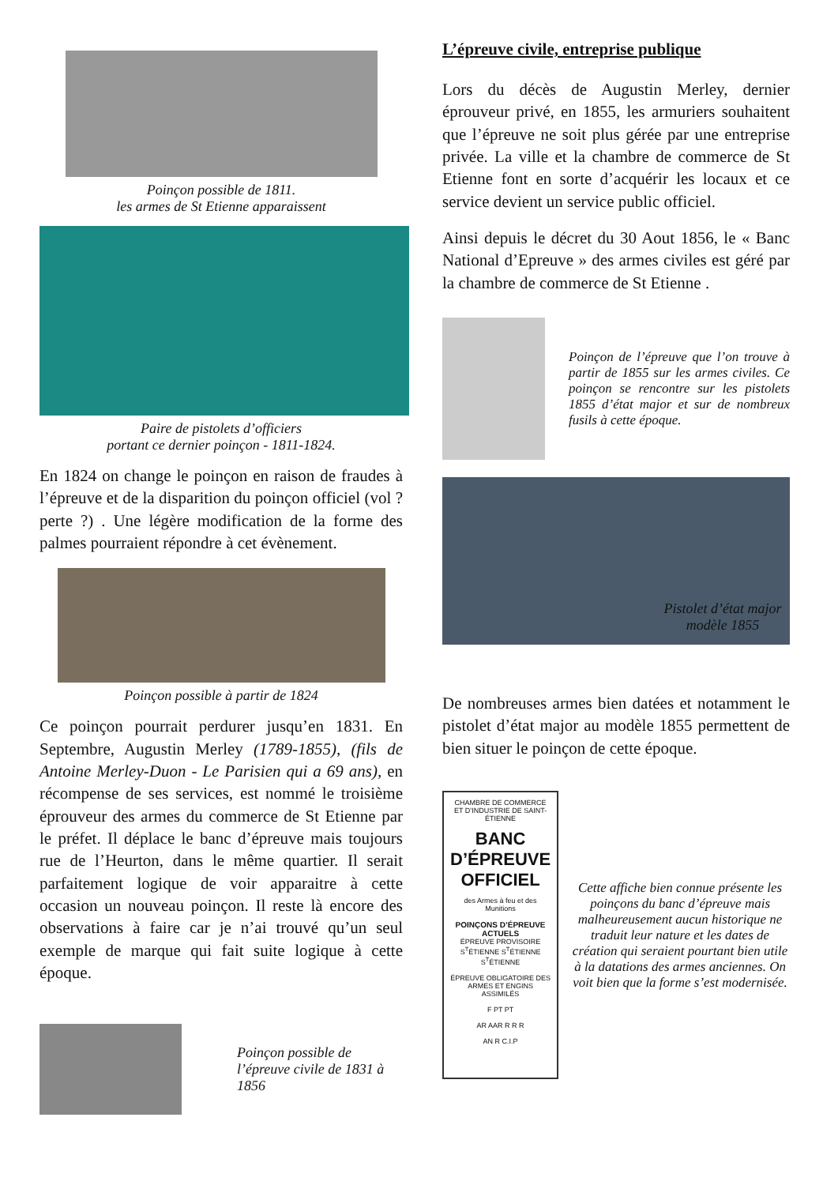Poinçon possible de 1811.
les armes de St Etienne apparaissent
Paire de pistolets d’officiers
portant ce dernier poinçon - 1811-1824.
En 1824 on change le poinçon en raison de fraudes à l’épreuve et de la disparition du poinçon officiel (vol ? perte ?) . Une légère modification de la forme des palmes pourraient répondre à cet évènement.
Poinçon possible à partir de 1824
Ce poinçon pourrait perdurer jusqu’en 1831. En Septembre, Augustin Merley (1789-1855), (fils de Antoine Merley-Duon - Le Parisien qui a 69 ans), en récompense de ses services, est nommé le troisième éprouveur des armes du commerce de St Etienne par le préfet. Il déplace le banc d’épreuve mais toujours rue de l’Heurton, dans le même quartier. Il serait parfaitement logique de voir apparaitre à cette occasion un nouveau poinçon. Il reste là encore des observations à faire car je n’ai trouvé qu’un seul exemple de marque qui fait suite logique à cette époque.
Poinçon possible de l’épreuve civile de 1831 à 1856
L’épreuve civile, entreprise publique
Lors du décès de Augustin Merley, dernier éprouveur privé, en 1855, les armuriers souhaitent que l’épreuve ne soit plus gérée par une entreprise privée. La ville et la chambre de commerce de St Etienne font en sorte d’acquérir les locaux et ce service devient un service public officiel.
Ainsi depuis le décret du 30 Aout 1856, le « Banc National d’Epreuve » des armes civiles est géré par la chambre de commerce de St Etienne .
Poinçon de l’épreuve que l’on trouve à partir de 1855 sur les armes civiles. Ce poinçon se rencontre sur les pistolets 1855 d’état major et sur de nombreux fusils à cette époque.
Pistolet d’état major modèle 1855
De nombreuses armes bien datées et notamment le pistolet d’état major au modèle 1855 permettent de bien situer le poinçon de cette époque.
CHAMBRE DE COMMERCE ET D’INDUSTRIE DE SAINT-ÉTIENNE
BANC D’ÉPREUVE OFFICIEL
des Armes à feu et des Munitions
POINÇONS D’ÉPREUVE ACTUELS
ÉPREUVE PROVISOIRE
S<sup>T</sup>ÉTIENNE S<sup>T</sup>ÉTIENNE S<sup>T</sup>ÉTIENNE
ÉPREUVE OBLIGATOIRE DES ARMES ET ENGINS ASSIMILÉS
F PT PT
AR AAR R R R
AN R C.I.P
Cette affiche bien connue présente les poinçons du banc d’épreuve mais malheureusement aucun historique ne traduit leur nature et les dates de création qui seraient pourtant bien utile à la datations des armes anciennes. On voit bien que la forme s’est modernisée.